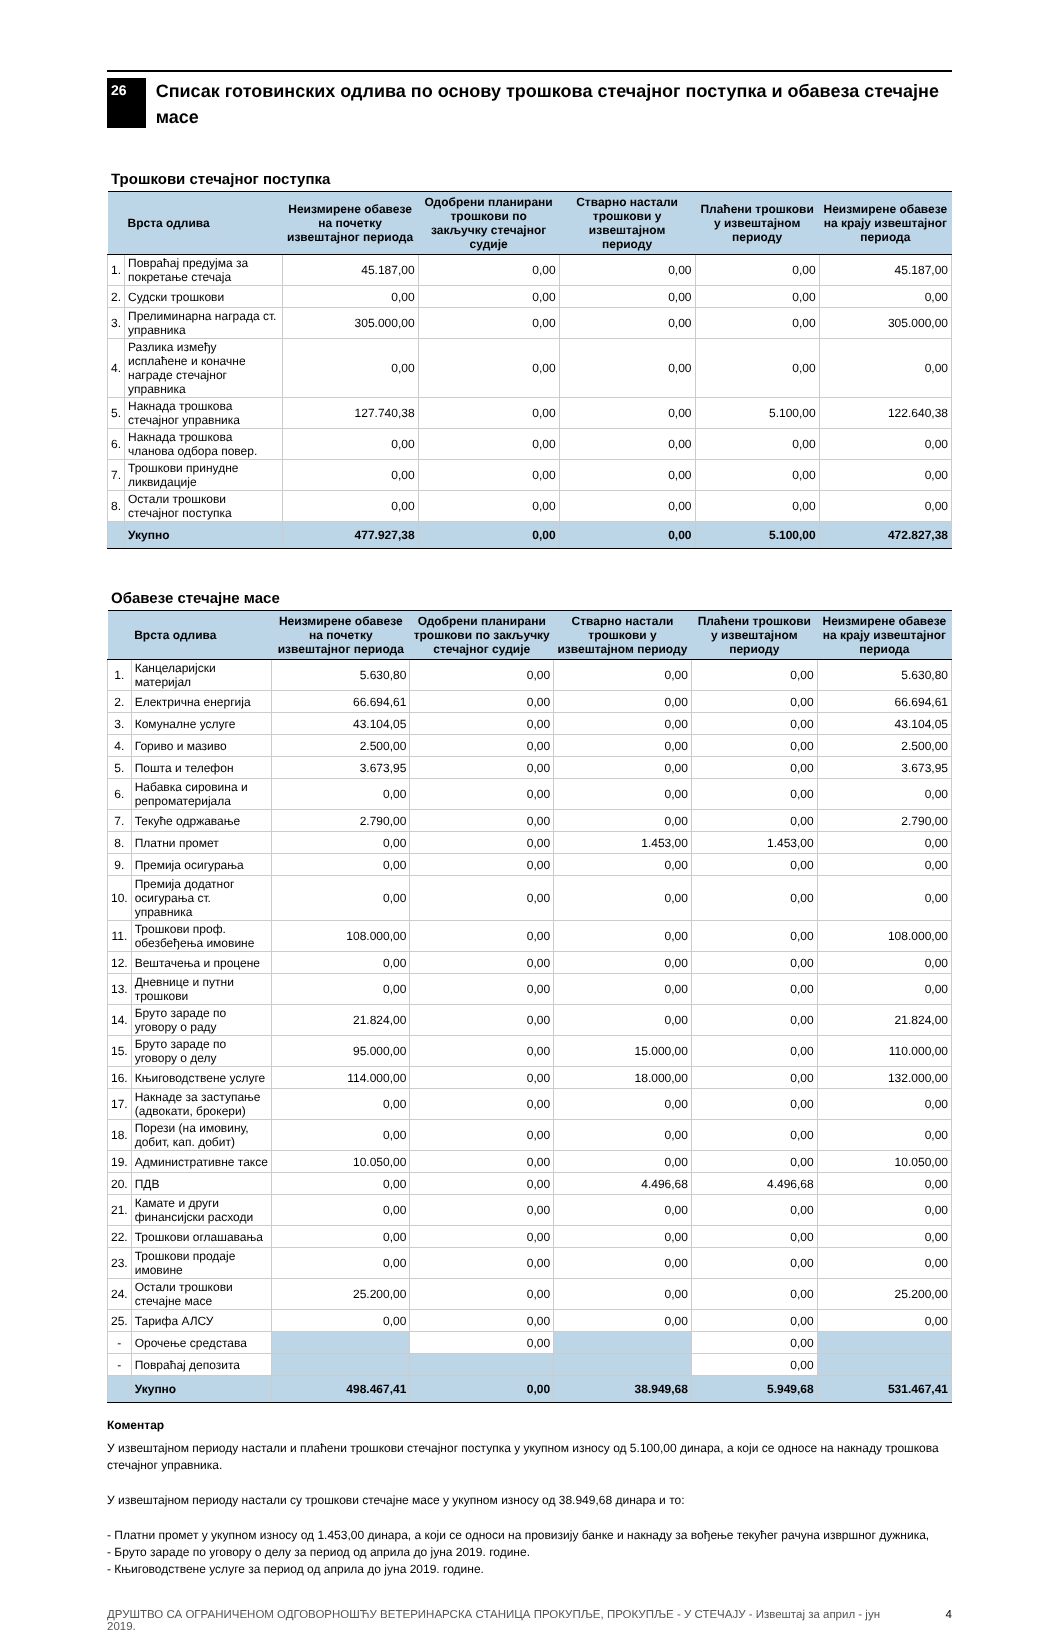26
Списак готовинских одлива по основу трошкова стечајног поступка и обавеза стечајне масе
Трошкови стечајног поступка
| | Врста одлива | Неизмирене обавезе на почетку извештајног периода | Одобрени планирани трошкови по закључку стечајног судије | Стварно настали трошкови у извештајном периоду | Плаћени трошкови у извештајном периоду | Неизмирене обавезе на крају извештајног периода |
| --- | --- | --- | --- | --- | --- | --- |
| 1. | Повраћај предујма за покретање стечаја | 45.187,00 | 0,00 | 0,00 | 0,00 | 45.187,00 |
| 2. | Судски трошкови | 0,00 | 0,00 | 0,00 | 0,00 | 0,00 |
| 3. | Прелиминарна награда ст. управника | 305.000,00 | 0,00 | 0,00 | 0,00 | 305.000,00 |
| 4. | Разлика између исплаћене и коначне награде стечајног управника | 0,00 | 0,00 | 0,00 | 0,00 | 0,00 |
| 5. | Накнада трошкова стечајног управника | 127.740,38 | 0,00 | 0,00 | 5.100,00 | 122.640,38 |
| 6. | Накнада трошкова чланова одбора повер. | 0,00 | 0,00 | 0,00 | 0,00 | 0,00 |
| 7. | Трошкови принудне ликвидације | 0,00 | 0,00 | 0,00 | 0,00 | 0,00 |
| 8. | Остали трошкови стечајног поступка | 0,00 | 0,00 | 0,00 | 0,00 | 0,00 |
| | Укупно | 477.927,38 | 0,00 | 0,00 | 5.100,00 | 472.827,38 |
Обавезе стечајне масе
| | Врста одлива | Неизмирене обавезе на почетку извештајног периода | Одобрени планирани трошкови по закључку стечајног судије | Стварно настали трошкови у извештајном периоду | Плаћени трошкови у извештајном периоду | Неизмирене обавезе на крају извештајног периода |
| --- | --- | --- | --- | --- | --- | --- |
| 1. | Канцеларијски материјал | 5.630,80 | 0,00 | 0,00 | 0,00 | 5.630,80 |
| 2. | Електрична енергија | 66.694,61 | 0,00 | 0,00 | 0,00 | 66.694,61 |
| 3. | Комуналне услуге | 43.104,05 | 0,00 | 0,00 | 0,00 | 43.104,05 |
| 4. | Гориво и мазиво | 2.500,00 | 0,00 | 0,00 | 0,00 | 2.500,00 |
| 5. | Пошта и телефон | 3.673,95 | 0,00 | 0,00 | 0,00 | 3.673,95 |
| 6. | Набавка сировина и репроматеријала | 0,00 | 0,00 | 0,00 | 0,00 | 0,00 |
| 7. | Текуће одржавање | 2.790,00 | 0,00 | 0,00 | 0,00 | 2.790,00 |
| 8. | Платни промет | 0,00 | 0,00 | 1.453,00 | 1.453,00 | 0,00 |
| 9. | Премија осигурања | 0,00 | 0,00 | 0,00 | 0,00 | 0,00 |
| 10. | Премија додатног осигурања ст. управника | 0,00 | 0,00 | 0,00 | 0,00 | 0,00 |
| 11. | Трошкови проф. обезбеђења имовине | 108.000,00 | 0,00 | 0,00 | 0,00 | 108.000,00 |
| 12. | Вештачења и процене | 0,00 | 0,00 | 0,00 | 0,00 | 0,00 |
| 13. | Дневнице и путни трошкови | 0,00 | 0,00 | 0,00 | 0,00 | 0,00 |
| 14. | Бруто зараде по уговору о раду | 21.824,00 | 0,00 | 0,00 | 0,00 | 21.824,00 |
| 15. | Бруто зараде по уговору о делу | 95.000,00 | 0,00 | 15.000,00 | 0,00 | 110.000,00 |
| 16. | Књиговодствене услуге | 114.000,00 | 0,00 | 18.000,00 | 0,00 | 132.000,00 |
| 17. | Накнаде за заступање (адвокати, брокери) | 0,00 | 0,00 | 0,00 | 0,00 | 0,00 |
| 18. | Порези (на имовину, добит, кап. добит) | 0,00 | 0,00 | 0,00 | 0,00 | 0,00 |
| 19. | Административне таксе | 10.050,00 | 0,00 | 0,00 | 0,00 | 10.050,00 |
| 20. | ПДВ | 0,00 | 0,00 | 4.496,68 | 4.496,68 | 0,00 |
| 21. | Камате и други финансијски расходи | 0,00 | 0,00 | 0,00 | 0,00 | 0,00 |
| 22. | Трошкови оглашавања | 0,00 | 0,00 | 0,00 | 0,00 | 0,00 |
| 23. | Трошкови продаје имовине | 0,00 | 0,00 | 0,00 | 0,00 | 0,00 |
| 24. | Остали трошкови стечајне масе | 25.200,00 | 0,00 | 0,00 | 0,00 | 25.200,00 |
| 25. | Тарифа АЛСУ | 0,00 | 0,00 | 0,00 | 0,00 | 0,00 |
| - | Орочење средстава | | 0,00 | | 0,00 | |
| - | Повраћај депозита | | | | 0,00 | |
| | Укупно | 498.467,41 | 0,00 | 38.949,68 | 5.949,68 | 531.467,41 |
Коментар
У извештајном периоду настали и плаћени трошкови стечајног поступка у укупном износу од 5.100,00 динара, а који се односе на накнаду трошкова стечајног управника.
У извештајном периоду настали су трошкови стечајне масе у укупном износу од 38.949,68 динара и то:
- Платни промет у укупном износу од 1.453,00 динара, а који се односи на провизију банке и накнаду за вођење текућег рачуна извршног дужника,
- Бруто зараде по уговору о делу за период од априла до јуна 2019. године.
- Књиговодствене услуге за период од априла до јуна 2019. године.
ДРУШТВО СА ОГРАНИЧЕНОМ ОДГОВОРНОШЋУ ВЕТЕРИНАРСКА СТАНИЦА ПРОКУПЉЕ, ПРОКУПЉЕ - У СТЕЧАЈУ - Извештај за април - јун 2019. 4